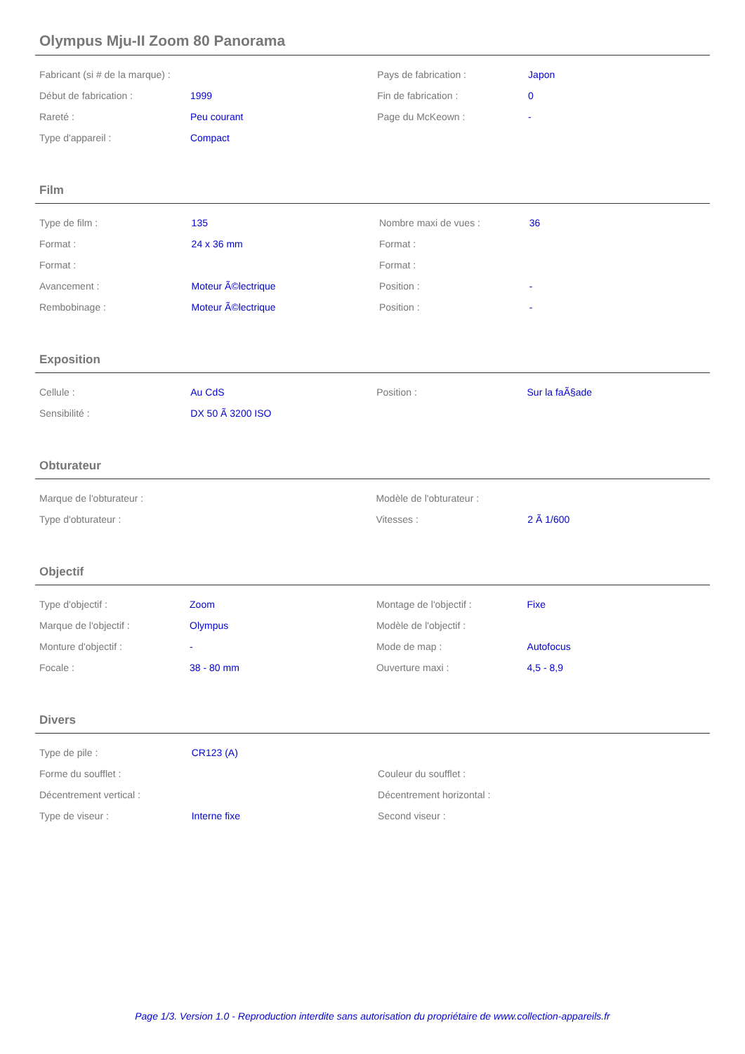Olympus Mju-II Zoom 80 Panorama
| Fabricant (si # de la marque) : | | Pays de fabrication : | Japon |
| Début de fabrication : | 1999 | Fin de fabrication : | 0 |
| Rareté : | Peu courant | Page du McKeown : | - |
| Type d'appareil : | Compact | | |
Film
| Type de film : | 135 | Nombre maxi de vues : | 36 |
| Format : | 24 x 36 mm | Format : | |
| Format : | | Format : | |
| Avancement : | Moteur Ã©lectrique | Position : | - |
| Rembobinage : | Moteur Ã©lectrique | Position : | - |
Exposition
| Cellule : | Au CdS | Position : | Sur la faÃ§ade |
| Sensibilité : | DX 50 Ã 3200 ISO | | |
Obturateur
| Marque de l'obturateur : | | Modèle de l'obturateur : | |
| Type d'obturateur : | | Vitesses : | 2 Ã 1/600 |
Objectif
| Type d'objectif : | Zoom | Montage de l'objectif : | Fixe |
| Marque de l'objectif : | Olympus | Modèle de l'objectif : | |
| Monture d'objectif : | - | Mode de map : | Autofocus |
| Focale : | 38 - 80 mm | Ouverture maxi : | 4,5 - 8,9 |
Divers
| Type de pile : | CR123 (A) | | |
| Forme du soufflet : | | Couleur du soufflet : | |
| Décentrement vertical : | | Décentrement horizontal : | |
| Type de viseur : | Interne fixe | Second viseur : | |
Page 1/3. Version 1.0 - Reproduction interdite sans autorisation du propriétaire de www.collection-appareils.fr